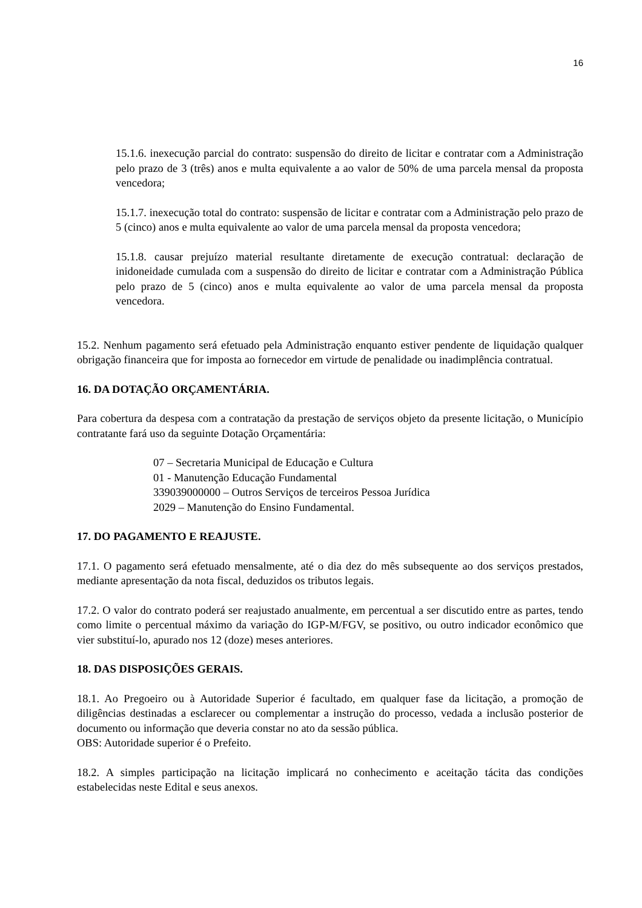16
15.1.6. inexecução parcial do contrato: suspensão do direito de licitar e contratar com a Administração pelo prazo de 3 (três) anos e multa equivalente a ao valor de 50% de uma parcela mensal da proposta vencedora;
15.1.7. inexecução total do contrato: suspensão de licitar e contratar com a Administração pelo prazo de 5 (cinco) anos e multa equivalente ao valor de uma parcela mensal da proposta vencedora;
15.1.8. causar prejuízo material resultante diretamente de execução contratual: declaração de inidoneidade cumulada com a suspensão do direito de licitar e contratar com a Administração Pública pelo prazo de 5 (cinco) anos e multa equivalente ao valor de uma parcela mensal da proposta vencedora.
15.2. Nenhum pagamento será efetuado pela Administração enquanto estiver pendente de liquidação qualquer obrigação financeira que for imposta ao fornecedor em virtude de penalidade ou inadimplência contratual.
16. DA DOTAÇÃO ORÇAMENTÁRIA.
Para cobertura da despesa com a contratação da prestação de serviços objeto da presente licitação, o Município contratante fará uso da seguinte Dotação Orçamentária:
07 – Secretaria Municipal de Educação e Cultura
01 - Manutenção Educação Fundamental
339039000000 – Outros Serviços de terceiros Pessoa Jurídica
2029 – Manutenção do Ensino Fundamental.
17. DO PAGAMENTO E REAJUSTE.
17.1. O pagamento será efetuado mensalmente, até o dia dez do mês subsequente ao dos serviços prestados, mediante apresentação da nota fiscal, deduzidos os tributos legais.
17.2. O valor do contrato poderá ser reajustado anualmente, em percentual a ser discutido entre as partes, tendo como limite o percentual máximo da variação do IGP-M/FGV, se positivo, ou outro indicador econômico que vier substituí-lo, apurado nos 12 (doze) meses anteriores.
18. DAS DISPOSIÇÕES GERAIS.
18.1. Ao Pregoeiro ou à Autoridade Superior é facultado, em qualquer fase da licitação, a promoção de diligências destinadas a esclarecer ou complementar a instrução do processo, vedada a inclusão posterior de documento ou informação que deveria constar no ato da sessão pública.
OBS: Autoridade superior é o Prefeito.
18.2. A simples participação na licitação implicará no conhecimento e aceitação tácita das condições estabelecidas neste Edital e seus anexos.